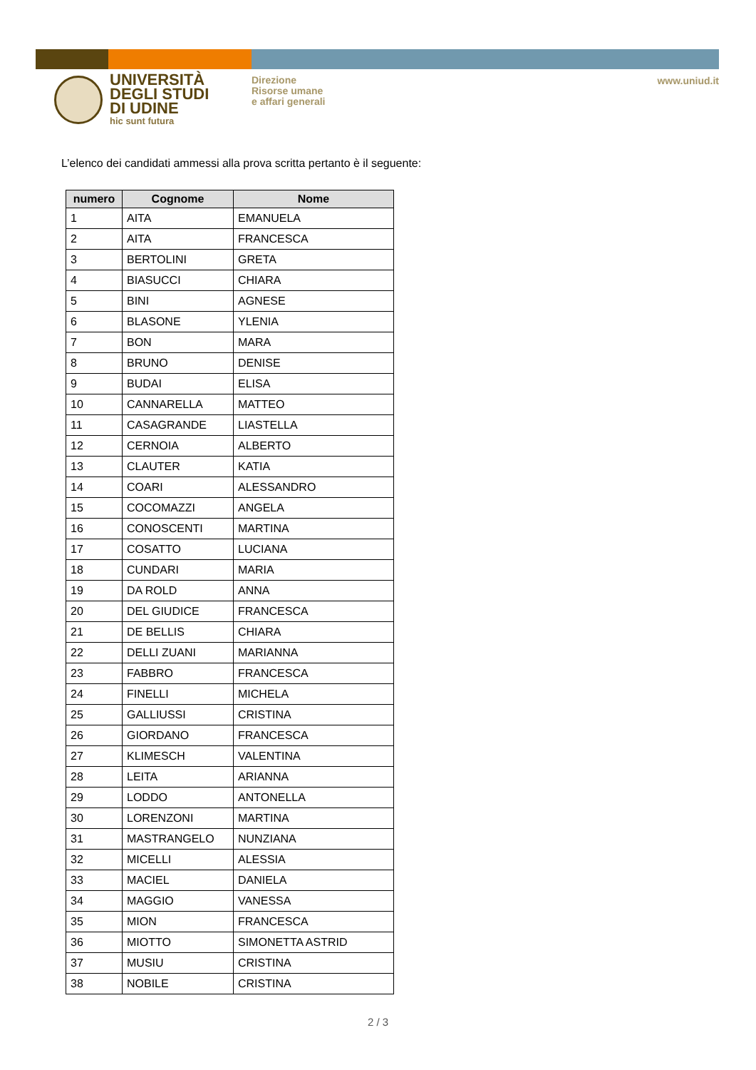UNIVERSITÀ
DEGLI STUDI
DI UDINE
hic sunt futura
Direzione
Risorse umane
e affari generali
www.uniud.it
L’elenco dei candidati ammessi alla prova scritta pertanto è il seguente:
| numero | Cognome | Nome |
| --- | --- | --- |
| 1 | AITA | EMANUELA |
| 2 | AITA | FRANCESCA |
| 3 | BERTOLINI | GRETA |
| 4 | BIASUCCI | CHIARA |
| 5 | BINI | AGNESE |
| 6 | BLASONE | YLENIA |
| 7 | BON | MARA |
| 8 | BRUNO | DENISE |
| 9 | BUDAI | ELISA |
| 10 | CANNARELLA | MATTEO |
| 11 | CASAGRANDE | LIASTELLA |
| 12 | CERNOIA | ALBERTO |
| 13 | CLAUTER | KATIA |
| 14 | COARI | ALESSANDRO |
| 15 | COCOMAZZI | ANGELA |
| 16 | CONOSCENTI | MARTINA |
| 17 | COSATTO | LUCIANA |
| 18 | CUNDARI | MARIA |
| 19 | DA ROLD | ANNA |
| 20 | DEL GIUDICE | FRANCESCA |
| 21 | DE BELLIS | CHIARA |
| 22 | DELLI ZUANI | MARIANNA |
| 23 | FABBRO | FRANCESCA |
| 24 | FINELLI | MICHELA |
| 25 | GALLIUSSI | CRISTINA |
| 26 | GIORDANO | FRANCESCA |
| 27 | KLIMESCH | VALENTINA |
| 28 | LEITA | ARIANNA |
| 29 | LODDO | ANTONELLA |
| 30 | LORENZONI | MARTINA |
| 31 | MASTRANGELO | NUNZIANA |
| 32 | MICELLI | ALESSIA |
| 33 | MACIEL | DANIELA |
| 34 | MAGGIO | VANESSA |
| 35 | MION | FRANCESCA |
| 36 | MIOTTO | SIMONETTA ASTRID |
| 37 | MUSIU | CRISTINA |
| 38 | NOBILE | CRISTINA |
2 / 3